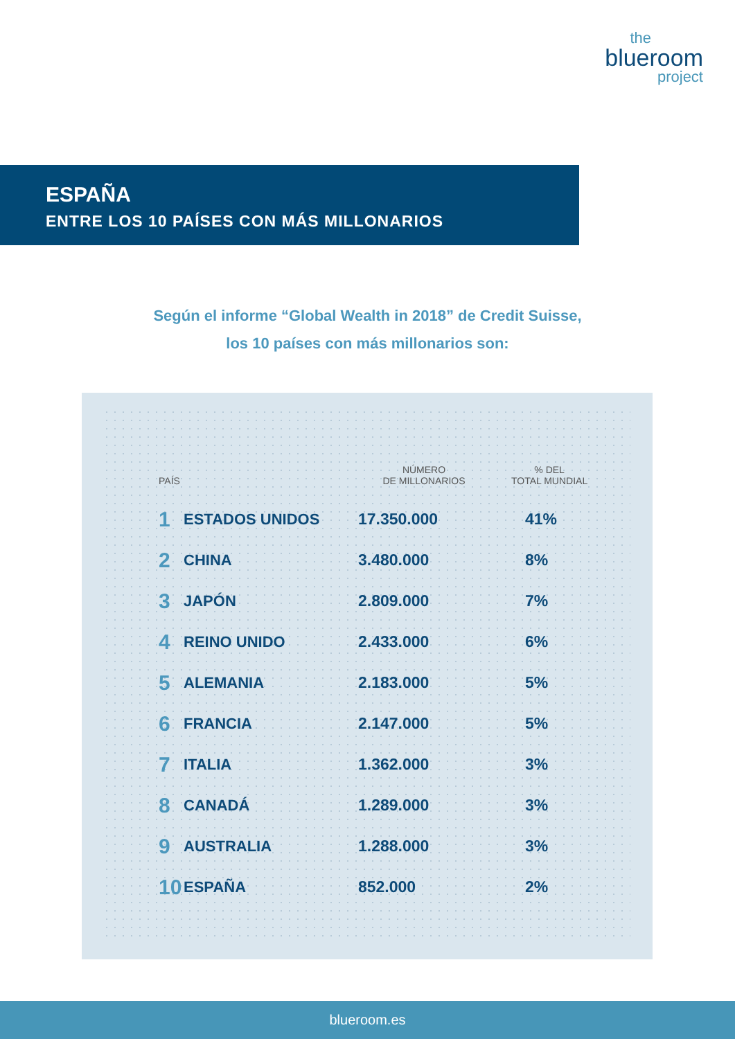the
blueroom
project
ESPAÑA
ENTRE LOS 10 PAÍSES CON MÁS MILLONARIOS
Según el informe “Global Wealth in 2018” de Credit Suisse,
los 10 países con más millonarios son:
| PAÍS | | NÚMERO DE MILLONARIOS | % DEL TOTAL MUNDIAL |
| --- | --- | --- | --- |
| 1 | ESTADOS UNIDOS | 17.350.000 | 41% |
| 2 | CHINA | 3.480.000 | 8% |
| 3 | JAPÓN | 2.809.000 | 7% |
| 4 | REINO UNIDO | 2.433.000 | 6% |
| 5 | ALEMANIA | 2.183.000 | 5% |
| 6 | FRANCIA | 2.147.000 | 5% |
| 7 | ITALIA | 1.362.000 | 3% |
| 8 | CANADÁ | 1.289.000 | 3% |
| 9 | AUSTRALIA | 1.288.000 | 3% |
| 10 | ESPAÑA | 852.000 | 2% |
blueroom.es